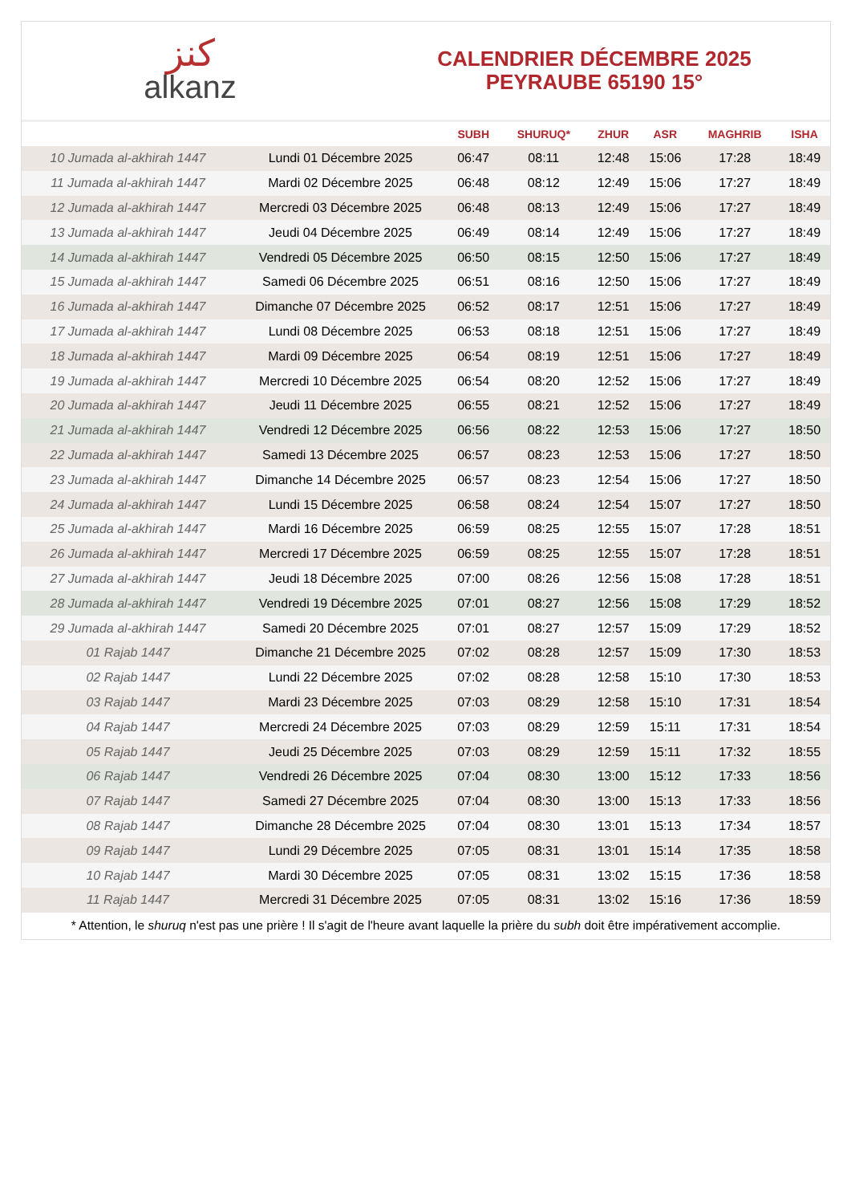ﻛﻨﺰ
alkanz
CALENDRIER DÉCEMBRE 2025
PEYRAUBE 65190 15°
| | | SUBH | SHURUQ* | ZHUR | ASR | MAGHRIB | ISHA |
| --- | --- | --- | --- | --- | --- | --- | --- |
| 10 Jumada al-akhirah 1447 | Lundi 01 Décembre 2025 | 06:47 | 08:11 | 12:48 | 15:06 | 17:28 | 18:49 |
| 11 Jumada al-akhirah 1447 | Mardi 02 Décembre 2025 | 06:48 | 08:12 | 12:49 | 15:06 | 17:27 | 18:49 |
| 12 Jumada al-akhirah 1447 | Mercredi 03 Décembre 2025 | 06:48 | 08:13 | 12:49 | 15:06 | 17:27 | 18:49 |
| 13 Jumada al-akhirah 1447 | Jeudi 04 Décembre 2025 | 06:49 | 08:14 | 12:49 | 15:06 | 17:27 | 18:49 |
| 14 Jumada al-akhirah 1447 | Vendredi 05 Décembre 2025 | 06:50 | 08:15 | 12:50 | 15:06 | 17:27 | 18:49 |
| 15 Jumada al-akhirah 1447 | Samedi 06 Décembre 2025 | 06:51 | 08:16 | 12:50 | 15:06 | 17:27 | 18:49 |
| 16 Jumada al-akhirah 1447 | Dimanche 07 Décembre 2025 | 06:52 | 08:17 | 12:51 | 15:06 | 17:27 | 18:49 |
| 17 Jumada al-akhirah 1447 | Lundi 08 Décembre 2025 | 06:53 | 08:18 | 12:51 | 15:06 | 17:27 | 18:49 |
| 18 Jumada al-akhirah 1447 | Mardi 09 Décembre 2025 | 06:54 | 08:19 | 12:51 | 15:06 | 17:27 | 18:49 |
| 19 Jumada al-akhirah 1447 | Mercredi 10 Décembre 2025 | 06:54 | 08:20 | 12:52 | 15:06 | 17:27 | 18:49 |
| 20 Jumada al-akhirah 1447 | Jeudi 11 Décembre 2025 | 06:55 | 08:21 | 12:52 | 15:06 | 17:27 | 18:49 |
| 21 Jumada al-akhirah 1447 | Vendredi 12 Décembre 2025 | 06:56 | 08:22 | 12:53 | 15:06 | 17:27 | 18:50 |
| 22 Jumada al-akhirah 1447 | Samedi 13 Décembre 2025 | 06:57 | 08:23 | 12:53 | 15:06 | 17:27 | 18:50 |
| 23 Jumada al-akhirah 1447 | Dimanche 14 Décembre 2025 | 06:57 | 08:23 | 12:54 | 15:06 | 17:27 | 18:50 |
| 24 Jumada al-akhirah 1447 | Lundi 15 Décembre 2025 | 06:58 | 08:24 | 12:54 | 15:07 | 17:27 | 18:50 |
| 25 Jumada al-akhirah 1447 | Mardi 16 Décembre 2025 | 06:59 | 08:25 | 12:55 | 15:07 | 17:28 | 18:51 |
| 26 Jumada al-akhirah 1447 | Mercredi 17 Décembre 2025 | 06:59 | 08:25 | 12:55 | 15:07 | 17:28 | 18:51 |
| 27 Jumada al-akhirah 1447 | Jeudi 18 Décembre 2025 | 07:00 | 08:26 | 12:56 | 15:08 | 17:28 | 18:51 |
| 28 Jumada al-akhirah 1447 | Vendredi 19 Décembre 2025 | 07:01 | 08:27 | 12:56 | 15:08 | 17:29 | 18:52 |
| 29 Jumada al-akhirah 1447 | Samedi 20 Décembre 2025 | 07:01 | 08:27 | 12:57 | 15:09 | 17:29 | 18:52 |
| 01 Rajab 1447 | Dimanche 21 Décembre 2025 | 07:02 | 08:28 | 12:57 | 15:09 | 17:30 | 18:53 |
| 02 Rajab 1447 | Lundi 22 Décembre 2025 | 07:02 | 08:28 | 12:58 | 15:10 | 17:30 | 18:53 |
| 03 Rajab 1447 | Mardi 23 Décembre 2025 | 07:03 | 08:29 | 12:58 | 15:10 | 17:31 | 18:54 |
| 04 Rajab 1447 | Mercredi 24 Décembre 2025 | 07:03 | 08:29 | 12:59 | 15:11 | 17:31 | 18:54 |
| 05 Rajab 1447 | Jeudi 25 Décembre 2025 | 07:03 | 08:29 | 12:59 | 15:11 | 17:32 | 18:55 |
| 06 Rajab 1447 | Vendredi 26 Décembre 2025 | 07:04 | 08:30 | 13:00 | 15:12 | 17:33 | 18:56 |
| 07 Rajab 1447 | Samedi 27 Décembre 2025 | 07:04 | 08:30 | 13:00 | 15:13 | 17:33 | 18:56 |
| 08 Rajab 1447 | Dimanche 28 Décembre 2025 | 07:04 | 08:30 | 13:01 | 15:13 | 17:34 | 18:57 |
| 09 Rajab 1447 | Lundi 29 Décembre 2025 | 07:05 | 08:31 | 13:01 | 15:14 | 17:35 | 18:58 |
| 10 Rajab 1447 | Mardi 30 Décembre 2025 | 07:05 | 08:31 | 13:02 | 15:15 | 17:36 | 18:58 |
| 11 Rajab 1447 | Mercredi 31 Décembre 2025 | 07:05 | 08:31 | 13:02 | 15:16 | 17:36 | 18:59 |
* Attention, le shuruq n'est pas une prière ! Il s'agit de l'heure avant laquelle la prière du subh doit être impérativement accomplie.